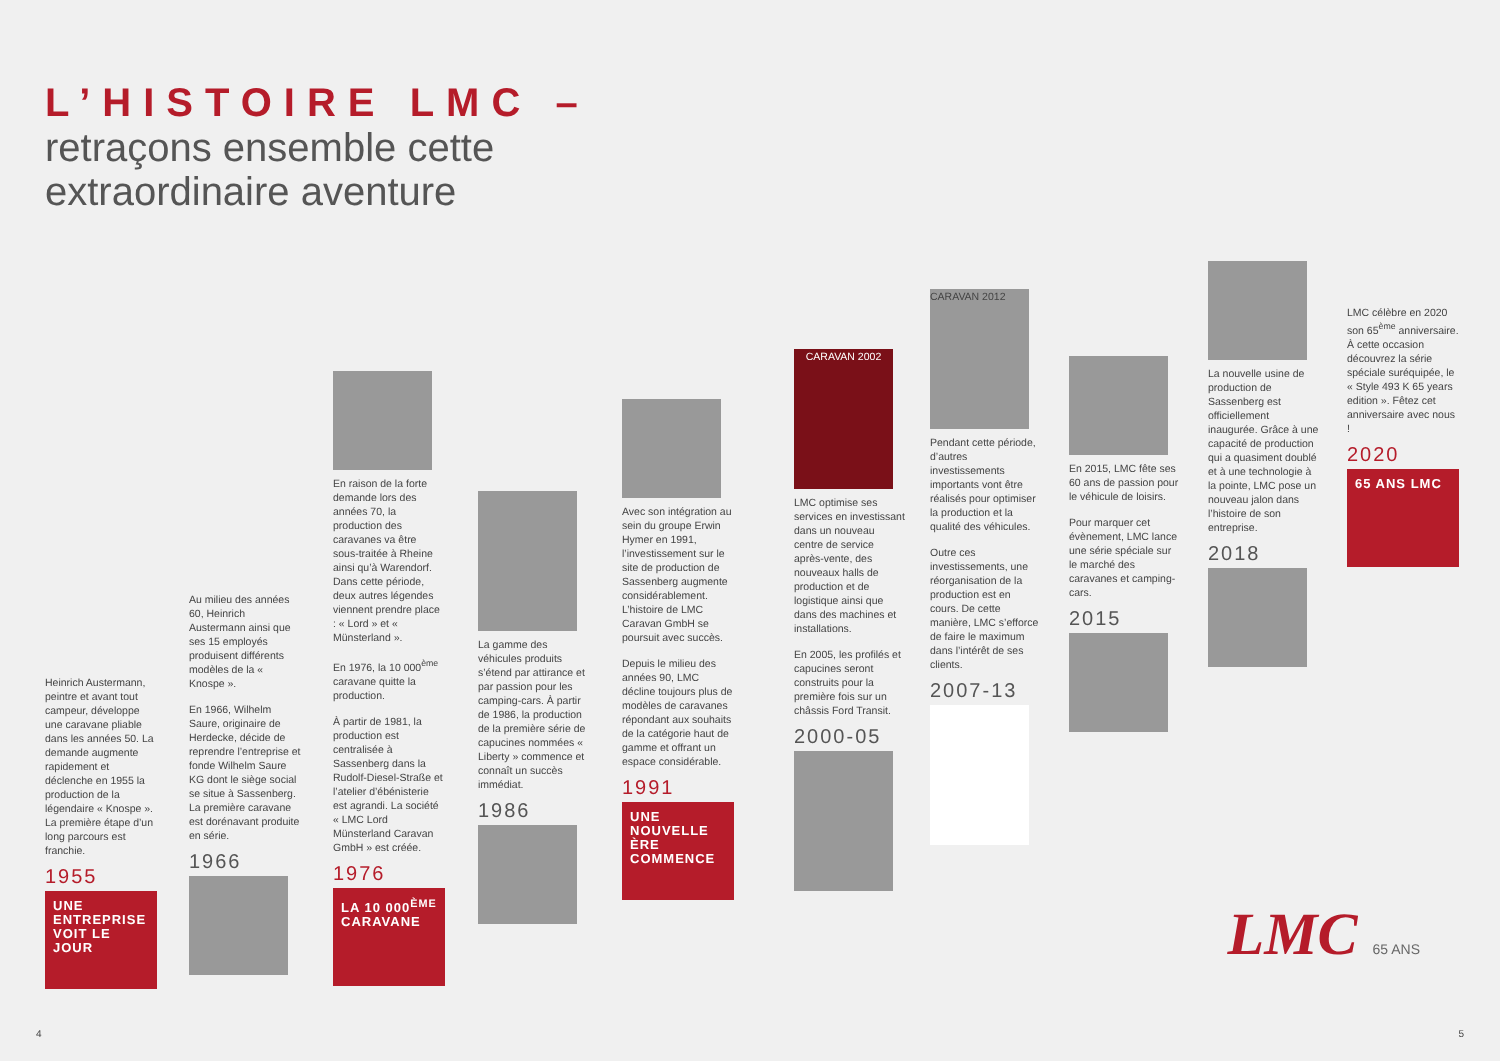L’HISTOIRE LMC –
retraçons ensemble cette
extraordinaire aventure
Heinrich Austermann, peintre et avant tout campeur, développe une caravane pliable dans les années 50. La demande augmente rapidement et déclenche en 1955 la production de la légendaire « Knospe ». La première étape d’un long parcours est franchie.
1955
UNE ENTREPRISE VOIT LE JOUR
Au milieu des années 60, Heinrich Austermann ainsi que ses 15 employés produisent différents modèles de la « Knospe ».
En 1966, Wilhelm Saure, originaire de Herdecke, décide de reprendre l’entreprise et fonde Wilhelm Saure KG dont le siège social se situe à Sassenberg. La première caravane est dorénavant produite en série.
1966
En raison de la forte demande lors des années 70, la production des caravanes va être sous-traitée à Rheine ainsi qu’à Warendorf. Dans cette période, deux autres légendes viennent prendre place : « Lord » et « Münsterland ».
En 1976, la 10 000<sup>ème</sup> caravane quitte la production.
À partir de 1981, la production est centralisée à Sassenberg dans la Rudolf-Diesel-Straße et l’atelier d’ébénisterie est agrandi. La société « LMC Lord Münsterland Caravan GmbH » est créée.
1976
LA 10 000<sup>ÈME</sup> CARAVANE
La gamme des véhicules produits s’étend par attirance et par passion pour les camping-cars. À partir de 1986, la production de la première série de capucines nommées « Liberty » commence et connaît un succès immédiat.
1986
Avec son intégration au sein du groupe Erwin Hymer en 1991, l’investissement sur le site de production de Sassenberg augmente considérablement. L’histoire de LMC Caravan GmbH se poursuit avec succès.
Depuis le milieu des années 90, LMC décline toujours plus de modèles de caravanes répondant aux souhaits de la catégorie haut de gamme et offrant un espace considérable.
1991
UNE NOUVELLE ÈRE COMMENCE
CARAVAN 2002
LMC optimise ses services en investissant dans un nouveau centre de service après-vente, des nouveaux halls de production et de logistique ainsi que dans des machines et installations.
En 2005, les profilés et capucines seront construits pour la première fois sur un châssis Ford Transit.
2000-05
CARAVAN 2012
Pendant cette période, d’autres investissements importants vont être réalisés pour optimiser la production et la qualité des véhicules.
Outre ces investissements, une réorganisation de la production est en cours. De cette manière, LMC s’efforce de faire le maximum dans l’intérêt de ses clients.
2007-13
En 2015, LMC fête ses 60 ans de passion pour le véhicule de loisirs.
Pour marquer cet évènement, LMC lance une série spéciale sur le marché des caravanes et camping-cars.
2015
La nouvelle usine de production de Sassenberg est officiellement inaugurée. Grâce à une capacité de production qui a quasiment doublé et à une technologie à la pointe, LMC pose un nouveau jalon dans l’histoire de son entreprise.
2018
LMC célèbre en 2020 son 65<sup>ème</sup> anniversaire. À cette occasion découvrez la série spéciale suréquipée, le « Style 493 K 65 years edition ». Fêtez cet anniversaire avec nous !
2020
65 ANS LMC
LMC 65 ANS
4 5